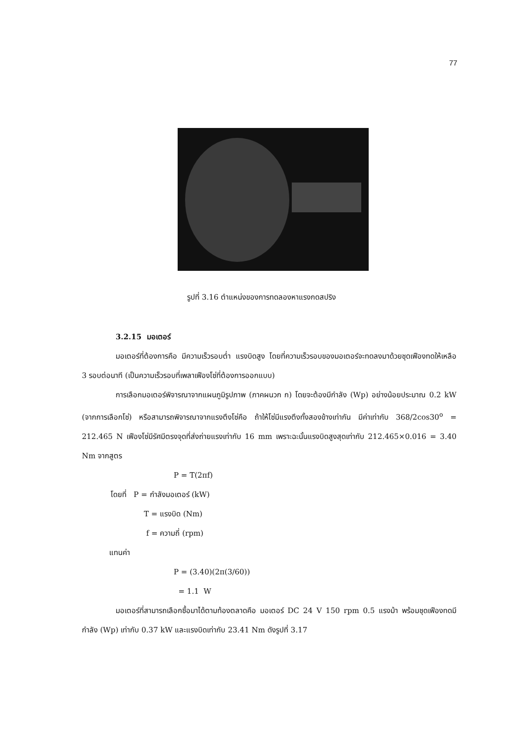77
รูปที่ 3.16 ตำแหน่งของการทดลองหาแรงกดสปริง
3.2.15 มอเตอร์
มอเตอร์ที่ต้องการคือ มีความเร็วรอบต่ำ แรงบิดสูง โดยที่ความเร็วรอบของมอเตอร์จะทดลงมาด้วยชุดเฟืองทดให้เหลือ 3 รอบต่อนาที (เป็นความเร็วรอบที่เพลาเฟืองโซ่ที่ต้องการออกแบบ)
การเลือกมอเตอร์พิจารณาจากแผนภูมิรูปภาพ (ภาคผนวก ก) โดยจะต้องมีกำลัง (Wp) อย่างน้อยประมาณ 0.2 kW (จากการเลือกโซ่) หรือสามารถพิจารณาจากแรงตึงโซ่คือ ถ้าให้โซ่มีแรงตึงทั้งสองข้างเท่ากัน มีค่าเท่ากับ 368/2cos30<sup>o</sup> = 212.465 N เฟืองโซ่มีรัศมีตรงจุดที่ส่งถ่ายแรงเท่ากับ 16 mm เพราะฉะนั้นแรงบิดสูงสุดเท่ากับ 212.465×0.016 = 3.40 Nm จากสูตร
P = T(2πf)
โดยที่ P = กำลังมอเตอร์ (kW)
T = แรงบิด (Nm)
f = ความถี่ (rpm)
แทนค่า
P = (3.40)(2π(3/60))
= 1.1 W
มอเตอร์ที่สามารถเลือกซื้อมาได้ตามท้องตลาดคือ มอเตอร์ DC 24 V 150 rpm 0.5 แรงม้า พร้อมชุดเฟืองทดมีกำลัง (Wp) เท่ากับ 0.37 kW และแรงบิดเท่ากับ 23.41 Nm ดังรูปที่ 3.17